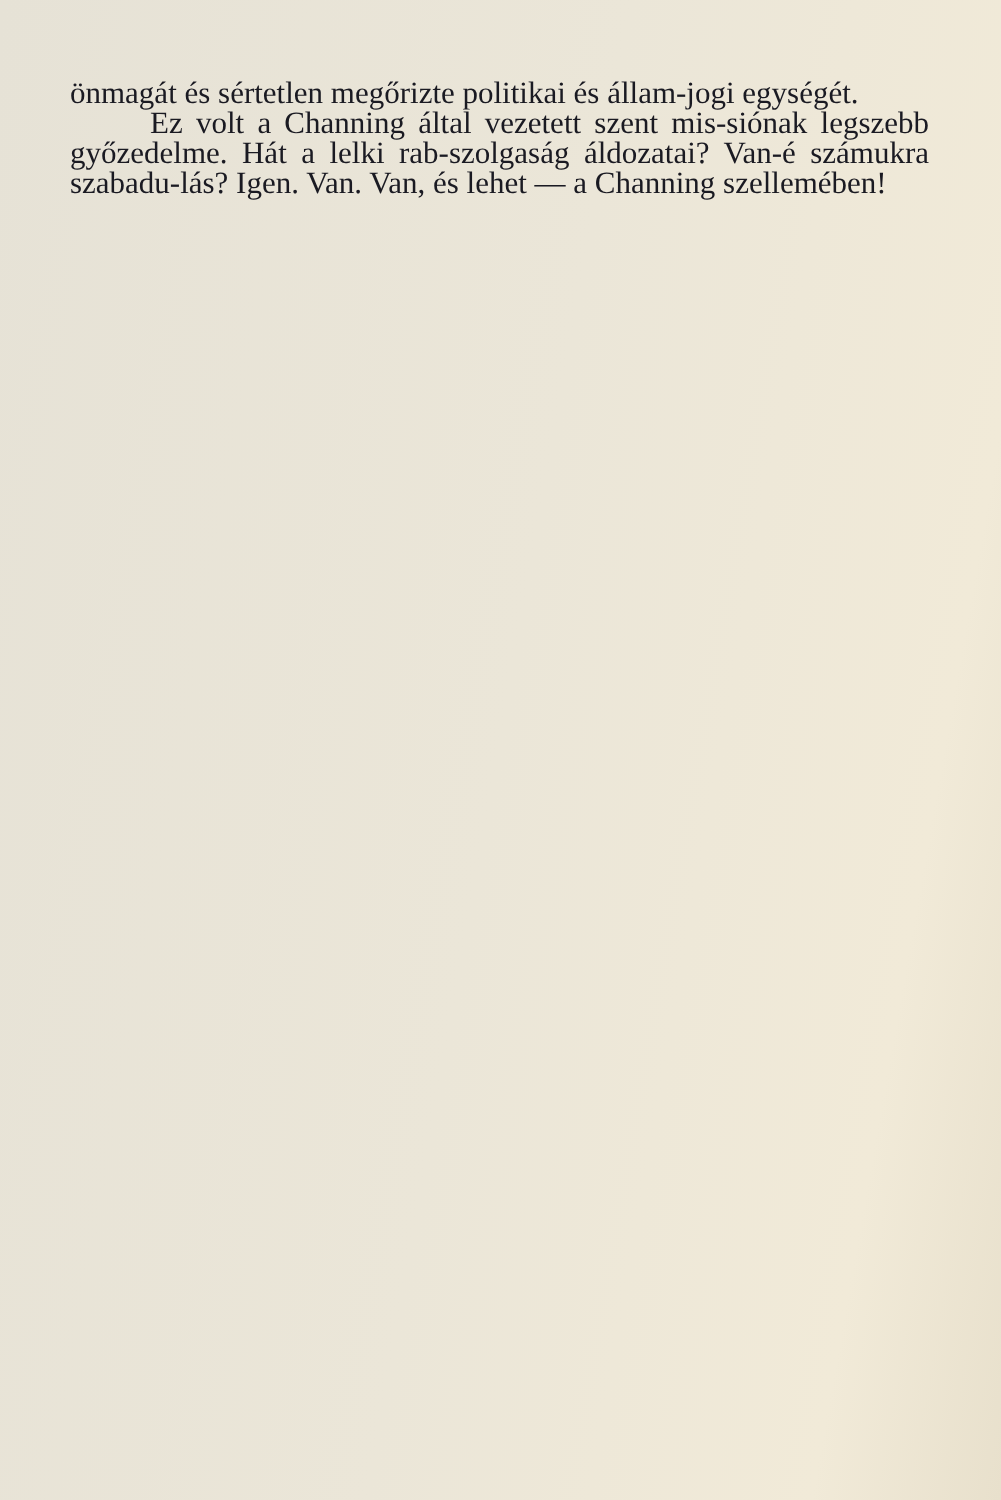önmagát és sértetlen megőrizte politikai és állam-jogi egységét.
Ez volt a Channing által vezetett szent mis-siónak legszebb győzedelme. Hát a lelki rab-szolgaság áldozatai? Van-é számukra szabadu-lás? Igen. Van. Van, és lehet — a Channing szellemében!